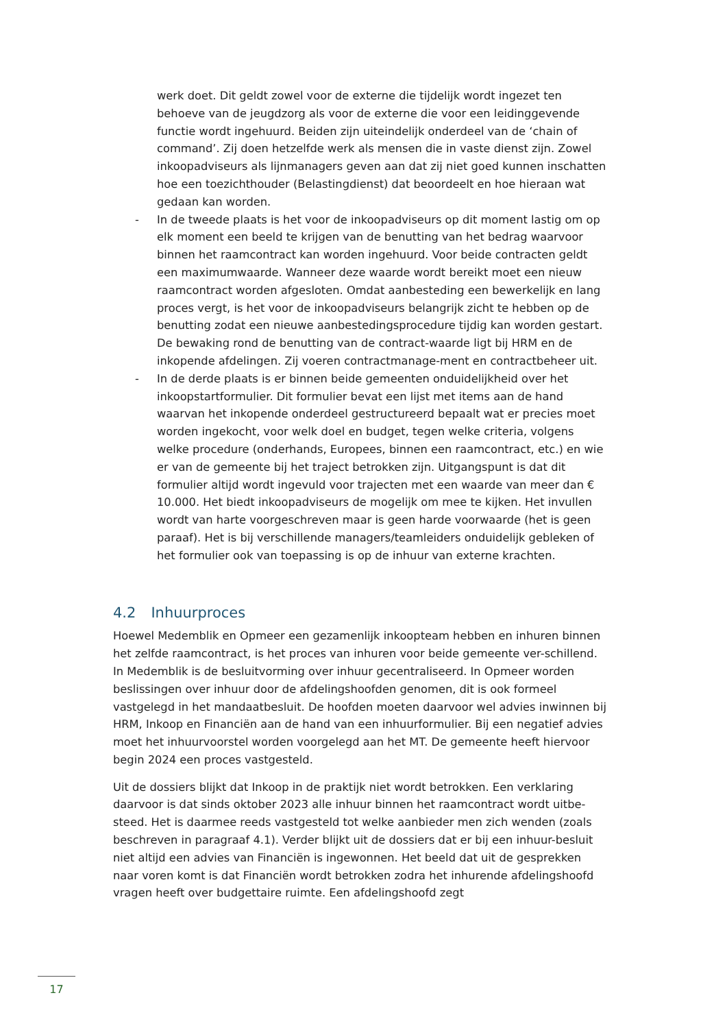werk doet. Dit geldt zowel voor de externe die tijdelijk wordt ingezet ten behoeve van de jeugdzorg als voor de externe die voor een leidinggevende functie wordt ingehuurd. Beiden zijn uiteindelijk onderdeel van de ‘chain of command’. Zij doen hetzelfde werk als mensen die in vaste dienst zijn. Zowel inkoopadviseurs als lijnmanagers geven aan dat zij niet goed kunnen inschatten hoe een toezichthouder (Belastingdienst) dat beoordeelt en hoe hieraan wat gedaan kan worden.
- In de tweede plaats is het voor de inkoopadviseurs op dit moment lastig om op elk moment een beeld te krijgen van de benutting van het bedrag waarvoor binnen het raamcontract kan worden ingehuurd. Voor beide contracten geldt een maximumwaarde. Wanneer deze waarde wordt bereikt moet een nieuw raamcontract worden afgesloten. Omdat aanbesteding een bewerkelijk en lang proces vergt, is het voor de inkoopadviseurs belangrijk zicht te hebben op de benutting zodat een nieuwe aanbestedingsprocedure tijdig kan worden gestart. De bewaking rond de benutting van de contract-waarde ligt bij HRM en de inkopende afdelingen. Zij voeren contractmanage-ment en contractbeheer uit.
- In de derde plaats is er binnen beide gemeenten onduidelijkheid over het inkoopstartformulier. Dit formulier bevat een lijst met items aan de hand waarvan het inkopende onderdeel gestructureerd bepaalt wat er precies moet worden ingekocht, voor welk doel en budget, tegen welke criteria, volgens welke procedure (onderhands, Europees, binnen een raamcontract, etc.) en wie er van de gemeente bij het traject betrokken zijn. Uitgangspunt is dat dit formulier altijd wordt ingevuld voor trajecten met een waarde van meer dan € 10.000. Het biedt inkoopadviseurs de mogelijk om mee te kijken. Het invullen wordt van harte voorgeschreven maar is geen harde voorwaarde (het is geen paraaf). Het is bij verschillende managers/teamleiders onduidelijk gebleken of het formulier ook van toepassing is op de inhuur van externe krachten.
4.2 Inhuurproces
Hoewel Medemblik en Opmeer een gezamenlijk inkoopteam hebben en inhuren binnen het zelfde raamcontract, is het proces van inhuren voor beide gemeente ver-schillend. In Medemblik is de besluitvorming over inhuur gecentraliseerd. In Opmeer worden beslissingen over inhuur door de afdelingshoofden genomen, dit is ook formeel vastgelegd in het mandaatbesluit. De hoofden moeten daarvoor wel advies inwinnen bij HRM, Inkoop en Financiën aan de hand van een inhuurformulier. Bij een negatief advies moet het inhuurvoorstel worden voorgelegd aan het MT. De gemeente heeft hiervoor begin 2024 een proces vastgesteld.
Uit de dossiers blijkt dat Inkoop in de praktijk niet wordt betrokken. Een verklaring daarvoor is dat sinds oktober 2023 alle inhuur binnen het raamcontract wordt uitbe-steed. Het is daarmee reeds vastgesteld tot welke aanbieder men zich wenden (zoals beschreven in paragraaf 4.1). Verder blijkt uit de dossiers dat er bij een inhuur-besluit niet altijd een advies van Financiën is ingewonnen. Het beeld dat uit de gesprekken naar voren komt is dat Financiën wordt betrokken zodra het inhurende afdelingshoofd vragen heeft over budgettaire ruimte. Een afdelingshoofd zegt
17